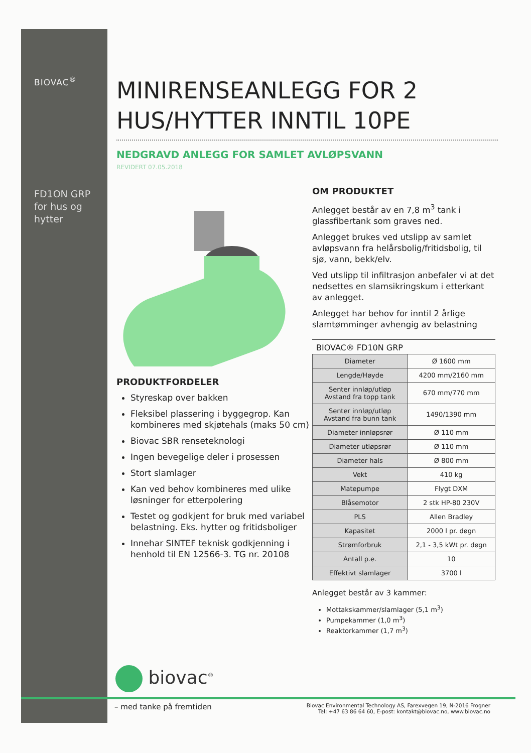BIOVAC<sup>®</sup>
FD1ON GRP for hus og hytter
MINIRENSEANLEGG FOR 2 HUS/HYTTER INNTIL 10PE
NEDGRAVD ANLEGG FOR SAMLET AVLØPSVANN
REVIDERT 07.05.2018
PRODUKTFORDELER
Styreskap over bakken
Fleksibel plassering i byggegrop. Kan kombineres med skjøtehals (maks 50 cm)
Biovac SBR renseteknologi
Ingen bevegelige deler i prosessen
Stort slamlager
Kan ved behov kombineres med ulike løsninger for etterpolering
Testet og godkjent for bruk med variabel belastning. Eks. hytter og fritidsboliger
Innehar SINTEF teknisk godkjenning i henhold til EN 12566-3. TG nr. 20108
OM PRODUKTET
Anlegget består av en 7,8 m<sup>3</sup> tank i glassfibertank som graves ned.
Anlegget brukes ved utslipp av samlet avløpsvann fra helårsbolig/fritidsbolig, til sjø, vann, bekk/elv.
Ved utslipp til infiltrasjon anbefaler vi at det nedsettes en slamsikringskum i etterkant av anlegget.
Anlegget har behov for inntil 2 årlige slamtømminger avhengig av belastning
BIOVAC® FD10N GRP
| Diameter | Ø 1600 mm |
| Lengde/Høyde | 4200 mm/2160 mm |
| Senter innløp/utløp Avstand fra topp tank | 670 mm/770 mm |
| Senter innløp/utløp Avstand fra bunn tank | 1490/1390 mm |
| Diameter innløpsrør | Ø 110 mm |
| Diameter utløpsrør | Ø 110 mm |
| Diameter hals | Ø 800 mm |
| Vekt | 410 kg |
| Matepumpe | Flygt DXM |
| Blåsemotor | 2 stk HP-80 230V |
| PLS | Allen Bradley |
| Kapasitet | 2000 l pr. døgn |
| Strømforbruk | 2,1 - 3,5 kWt pr. døgn |
| Antall p.e. | 10 |
| Effektivt slamlager | 3700 l |
Anlegget består av 3 kammer:
Mottakskammer/slamlager (5,1 m<sup>3</sup>)
Pumpekammer (1,0 m<sup>3</sup>)
Reaktorkammer (1,7 m<sup>3</sup>)
biovac<sup>®</sup>
– med tanke på fremtiden
Biovac Environmental Technology AS, Farexvegen 19, N-2016 Frogner
Tel: +47 63 86 64 60, E-post: kontakt@biovac.no, www.biovac.no